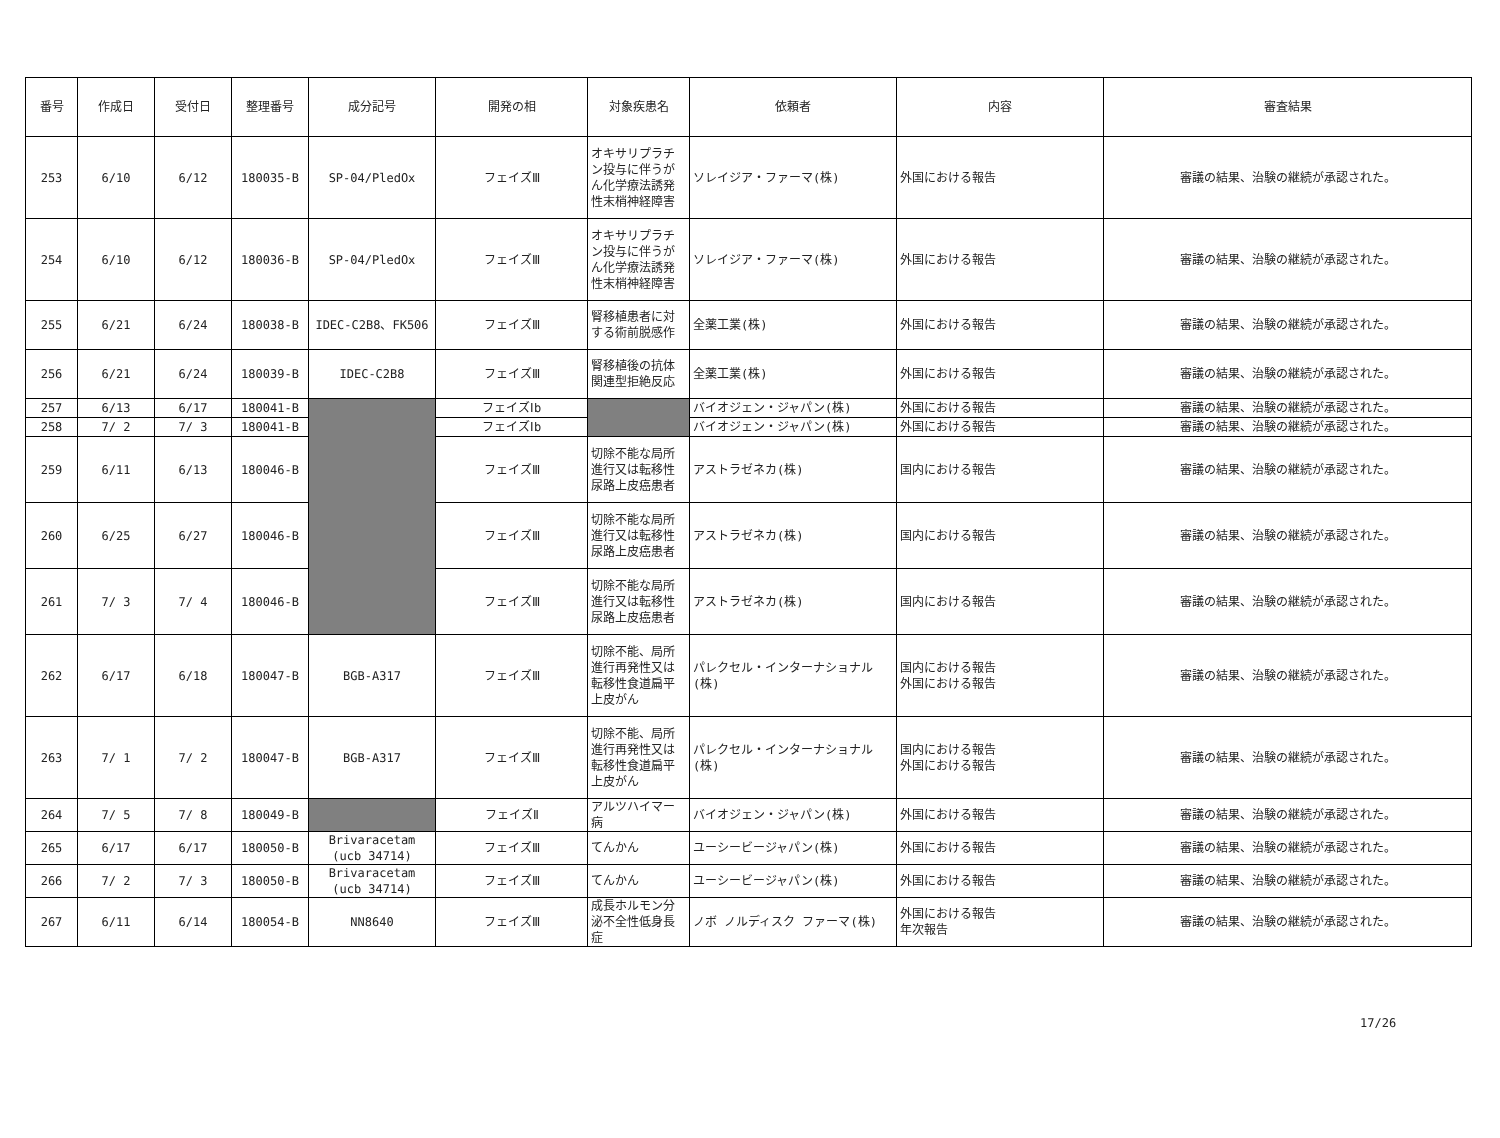| 番号 | 作成日 | 受付日 | 整理番号 | 成分記号 | 開発の相 | 対象疾患名 | 依頼者 | 内容 | 審査結果 |
| --- | --- | --- | --- | --- | --- | --- | --- | --- | --- |
| 253 | 6/10 | 6/12 | 180035-B | SP-04/PledOx | フェイズⅢ | オキサリプラチン投与に伴うがん化学療法誘発性末梢神経障害 | ソレイジア・ファーマ(株) | 外国における報告 | 審議の結果、治験の継続が承認された。 |
| 254 | 6/10 | 6/12 | 180036-B | SP-04/PledOx | フェイズⅢ | オキサリプラチン投与に伴うがん化学療法誘発性末梢神経障害 | ソレイジア・ファーマ(株) | 外国における報告 | 審議の結果、治験の継続が承認された。 |
| 255 | 6/21 | 6/24 | 180038-B | IDEC-C2B8、FK506 | フェイズⅢ | 腎移植患者に対する術前脱感作 | 全薬工業(株) | 外国における報告 | 審議の結果、治験の継続が承認された。 |
| 256 | 6/21 | 6/24 | 180039-B | IDEC-C2B8 | フェイズⅢ | 腎移植後の抗体関連型拒絶反応 | 全薬工業(株) | 外国における報告 | 審議の結果、治験の継続が承認された。 |
| 257 | 6/13 | 6/17 | 180041-B | | フェイズⅠb | | バイオジェン・ジャパン(株) | 外国における報告 | 審議の結果、治験の継続が承認された。 |
| 258 | 7/ 2 | 7/ 3 | 180041-B | | フェイズⅠb | | バイオジェン・ジャパン(株) | 外国における報告 | 審議の結果、治験の継続が承認された。 |
| 259 | 6/11 | 6/13 | 180046-B | | フェイズⅢ | 切除不能な局所進行又は転移性尿路上皮癌患者 | アストラゼネカ(株) | 国内における報告 | 審議の結果、治験の継続が承認された。 |
| 260 | 6/25 | 6/27 | 180046-B | | フェイズⅢ | 切除不能な局所進行又は転移性尿路上皮癌患者 | アストラゼネカ(株) | 国内における報告 | 審議の結果、治験の継続が承認された。 |
| 261 | 7/ 3 | 7/ 4 | 180046-B | | フェイズⅢ | 切除不能な局所進行又は転移性尿路上皮癌患者 | アストラゼネカ(株) | 国内における報告 | 審議の結果、治験の継続が承認された。 |
| 262 | 6/17 | 6/18 | 180047-B | BGB-A317 | フェイズⅢ | 切除不能、局所進行再発性又は転移性食道扁平上皮がん | パレクセル・インターナショナル(株) | 国内における報告 外国における報告 | 審議の結果、治験の継続が承認された。 |
| 263 | 7/ 1 | 7/ 2 | 180047-B | BGB-A317 | フェイズⅢ | 切除不能、局所進行再発性又は転移性食道扁平上皮がん | パレクセル・インターナショナル(株) | 国内における報告 外国における報告 | 審議の結果、治験の継続が承認された。 |
| 264 | 7/ 5 | 7/ 8 | 180049-B | | フェイズⅡ | アルツハイマー病 | バイオジェン・ジャパン(株) | 外国における報告 | 審議の結果、治験の継続が承認された。 |
| 265 | 6/17 | 6/17 | 180050-B | Brivaracetam (ucb 34714) | フェイズⅢ | てんかん | ユーシービージャパン(株) | 外国における報告 | 審議の結果、治験の継続が承認された。 |
| 266 | 7/ 2 | 7/ 3 | 180050-B | Brivaracetam (ucb 34714) | フェイズⅢ | てんかん | ユーシービージャパン(株) | 外国における報告 | 審議の結果、治験の継続が承認された。 |
| 267 | 6/11 | 6/14 | 180054-B | NN8640 | フェイズⅢ | 成長ホルモン分泌不全性低身長症 | ノボ ノルディスク ファーマ(株) | 外国における報告 年次報告 | 審議の結果、治験の継続が承認された。 |
17/26